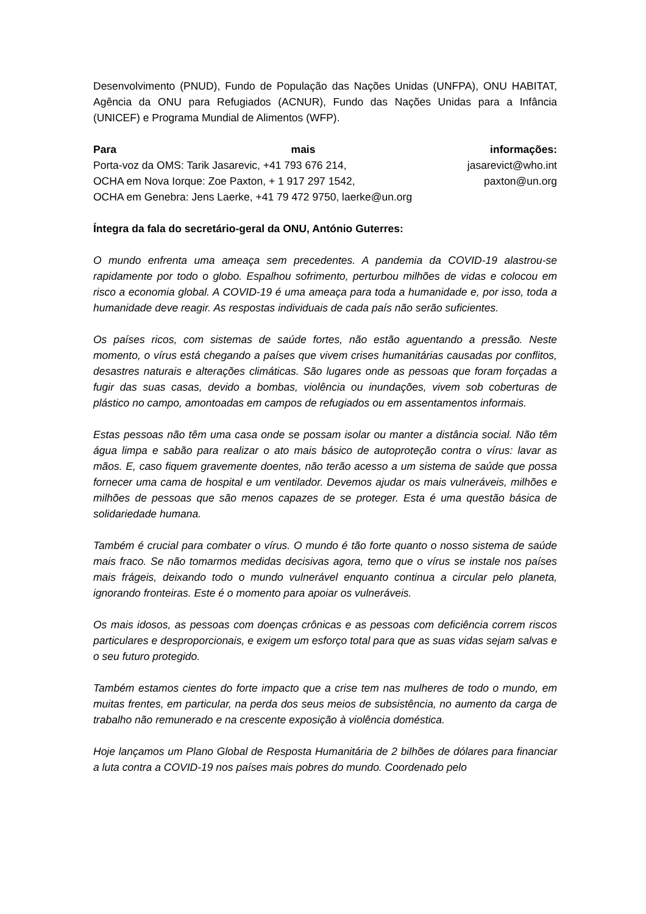Desenvolvimento (PNUD), Fundo de População das Nações Unidas (UNFPA), ONU HABITAT, Agência da ONU para Refugiados (ACNUR), Fundo das Nações Unidas para a Infância (UNICEF) e Programa Mundial de Alimentos (WFP).
Para mais informações:
Porta-voz da OMS: Tarik Jasarevic, +41 793 676 214, jasarevict@who.int
OCHA em Nova Iorque: Zoe Paxton, + 1 917 297 1542, paxton@un.org
OCHA em Genebra: Jens Laerke, +41 79 472 9750, laerke@un.org
Íntegra da fala do secretário-geral da ONU, António Guterres:
O mundo enfrenta uma ameaça sem precedentes. A pandemia da COVID-19 alastrou-se rapidamente por todo o globo. Espalhou sofrimento, perturbou milhões de vidas e colocou em risco a economia global. A COVID-19 é uma ameaça para toda a humanidade e, por isso, toda a humanidade deve reagir. As respostas individuais de cada país não serão suficientes.
Os países ricos, com sistemas de saúde fortes, não estão aguentando a pressão. Neste momento, o vírus está chegando a países que vivem crises humanitárias causadas por conflitos, desastres naturais e alterações climáticas. São lugares onde as pessoas que foram forçadas a fugir das suas casas, devido a bombas, violência ou inundações, vivem sob coberturas de plástico no campo, amontoadas em campos de refugiados ou em assentamentos informais.
Estas pessoas não têm uma casa onde se possam isolar ou manter a distância social. Não têm água limpa e sabão para realizar o ato mais básico de autoproteção contra o vírus: lavar as mãos. E, caso fiquem gravemente doentes, não terão acesso a um sistema de saúde que possa fornecer uma cama de hospital e um ventilador. Devemos ajudar os mais vulneráveis, milhões e milhões de pessoas que são menos capazes de se proteger. Esta é uma questão básica de solidariedade humana.
Também é crucial para combater o vírus. O mundo é tão forte quanto o nosso sistema de saúde mais fraco. Se não tomarmos medidas decisivas agora, temo que o vírus se instale nos países mais frágeis, deixando todo o mundo vulnerável enquanto continua a circular pelo planeta, ignorando fronteiras. Este é o momento para apoiar os vulneráveis.
Os mais idosos, as pessoas com doenças crônicas e as pessoas com deficiência correm riscos particulares e desproporcionais, e exigem um esforço total para que as suas vidas sejam salvas e o seu futuro protegido.
Também estamos cientes do forte impacto que a crise tem nas mulheres de todo o mundo, em muitas frentes, em particular, na perda dos seus meios de subsistência, no aumento da carga de trabalho não remunerado e na crescente exposição à violência doméstica.
Hoje lançamos um Plano Global de Resposta Humanitária de 2 bilhões de dólares para financiar a luta contra a COVID-19 nos países mais pobres do mundo. Coordenado pelo